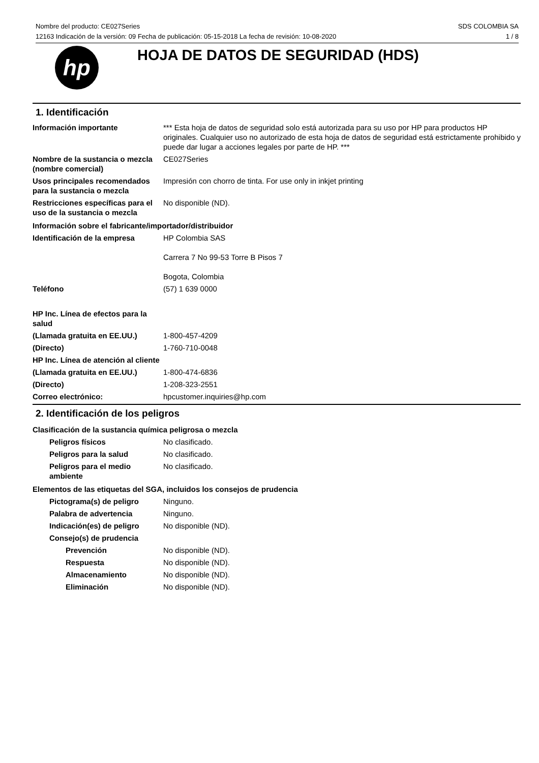SDS COLOMBIA SA
1 / 8 Nombre del producto: CE027Series
12163 Indicación de la versión: 09 Fecha de publicación: 05-15-2018 La fecha de revisión: 10-08-2020
hp
HOJA DE DATOS DE SEGURIDAD (HDS)
1. Identificación
Información importante *** Esta hoja de datos de seguridad solo está autorizada para su uso por HP para productos HP originales. Cualquier uso no autorizado de esta hoja de datos de seguridad está estrictamente prohibido y puede dar lugar a acciones legales por parte de HP. ***
Nombre de la sustancia o mezcla (nombre comercial)
CE027Series
Usos principales recomendados para la sustancia o mezcla
Impresión con chorro de tinta. For use only in inkjet printing
Restricciones específicas para el uso de la sustancia o mezcla
No disponible (ND).
Información sobre el fabricante/importador/distribuidor
Identificación de la empresa HP Colombia SAS
Carrera 7 No 99-53 Torre B Pisos 7
Bogota, Colombia
Teléfono (57) 1 639 0000
HP Inc. Línea de efectos para la salud
(Llamada gratuita en EE.UU.) 1-800-457-4209
(Directo) 1-760-710-0048
HP Inc. Línea de atención al cliente
(Llamada gratuita en EE.UU.) 1-800-474-6836
(Directo) 1-208-323-2551
Correo electrónico: hpcustomer.inquiries@hp.com
2. Identificación de los peligros
Clasificación de la sustancia química peligrosa o mezcla
Peligros físicos No clasificado.
Peligros para la salud No clasificado.
Peligros para el medio ambiente
No clasificado.
Elementos de las etiquetas del SGA, incluidos los consejos de prudencia
Pictograma(s) de peligro Ninguno.
Palabra de advertencia Ninguno.
Indicación(es) de peligro
No disponible (ND).
Consejo(s) de prudencia
Prevención No disponible (ND).
Respuesta No disponible (ND).
Almacenamiento No disponible (ND).
Eliminación No disponible (ND).